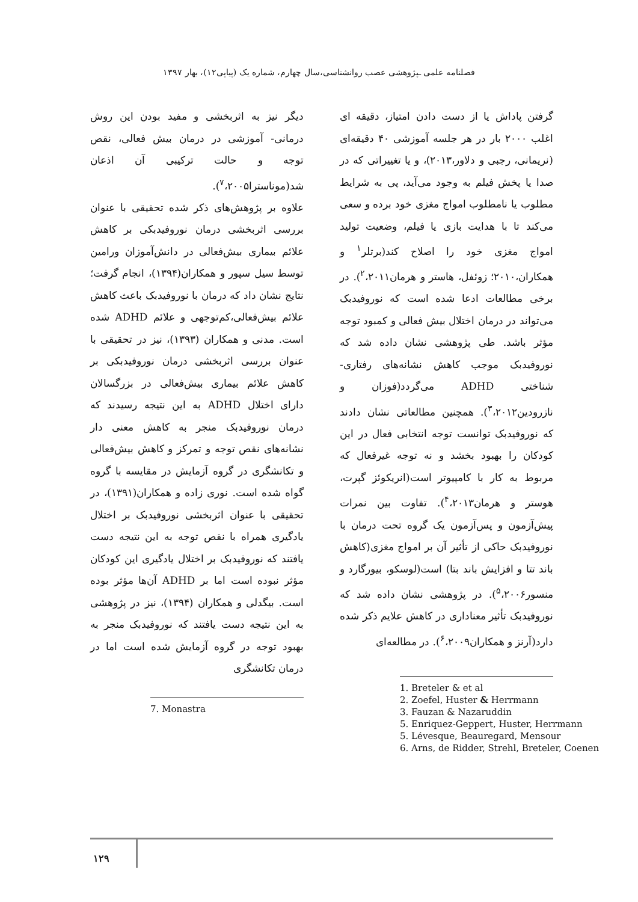فصلنامه علمی ـپژوهشی عصب روانشناسی،سال چهارم، شماره یک (پیاپی۱۲)، بهار ۱۳۹۷
گرفتن پاداش یا از دست دادن امتیاز، دقیقه ای اغلب ۲۰۰۰ بار در هر جلسه آموزشی ۴۰ دقیقه‌ای (نریمانی، رجبی و دلاور،۲۰۱۳)، و یا تغییراتی که در صدا یا پخش فیلم به وجود می‌آید، پی به شرایط مطلوب یا نامطلوب امواج مغزی خود برده و سعی می‌کند تا با هدایت بازی یا فیلم، وضعیت تولید امواج مغزی خود را اصلاح کند(برتلر<sup>۱</sup> و همکاران،۲۰۱۰؛ زوئفل، هاستر و هرمان<sup>۲</sup>،۲۰۱۱). در برخی مطالعات ادعا شده است که نوروفیدبک می‌تواند در درمان اختلال بیش فعالی و کمبود توجه مؤثر باشد. طی پژوهشی نشان داده شد که نوروفیدبک موجب کاهش نشانه‌های رفتاری- شناختی ADHD می‌گردد(فوزان و نازرودین<sup>۳</sup>،۲۰۱۲). همچنین مطالعاتی نشان دادند که نوروفیدبک توانست توجه انتخابی فعال در این کودکان را بهبود بخشد و نه توجه غیرفعال که مربوط به کار با کامپیوتر است(انریکوئز گپرت، هوستر و هرمان<sup>۴</sup>،۲۰۱۳). تفاوت بین نمرات پیش‌آزمون و پس‌آزمون یک گروه تحت درمان با نوروفیدبک حاکی از تأثیر آن بر امواج مغزی(کاهش باند تتا و افزایش باند بتا) است(لوسکو، بیورگارد و منسور<sup>۵</sup>،۲۰۰۶). در پژوهشی نشان داده شد که نوروفیدبک تأثیر معناداری در کاهش علایم ذکر شده دارد(آرنز و همکاران<sup>۶</sup>،۲۰۰۹). در مطالعه‌ای
1. Breteler & et al
2. Zoefel, Huster & Herrmann
3. Fauzan & Nazaruddin
5. Enriquez-Geppert, Huster, Herrmann
5. Lévesque, Beauregard, Mensour
6. Arns, de Ridder, Strehl, Breteler, Coenen
دیگر نیز به اثربخشی و مفید بودن این روش درمانی- آموزشی در درمان بیش فعالی، نقص توجه و حالت ترکیبی آن اذعان شد(موناسترا<sup>۷</sup>،۲۰۰۵).
علاوه بر پژوهش‌های ذکر شده تحقیقی با عنوان بررسی اثربخشی درمان نوروفیدبکی بر کاهش علائم بیماری بیش‌فعالی در دانش‌آموزان ورامین توسط سیل سپور و همکاران(۱۳۹۴)، انجام گرفت؛ نتایج نشان داد که درمان با نوروفیدبک باعث کاهش علائم بیش‌فعالی،کم‌توجهی و علائم ADHD شده است. مدنی و همکاران (۱۳۹۳)، نیز در تحقیقی با عنوان بررسی اثربخشی درمان نوروفیدبکی بر کاهش علائم بیماری بیش‌فعالی در بزرگسالان دارای اختلال ADHD به این نتیجه رسیدند که درمان نوروفیدبک منجر به کاهش معنی دار نشانه‌های نقص توجه و تمرکز و کاهش بیش‌فعالی و تکانشگری در گروه آزمایش در مقایسه با گروه گواه شده است. نوری زاده و همکاران(۱۳۹۱)، در تحقیقی با عنوان اثربخشی نوروفیدبک بر اختلال یادگیری همراه با نقص توجه به این نتیجه دست یافتند که نوروفیدبک بر اختلال یادگیری این کودکان مؤثر نبوده است اما بر ADHD آن‌ها مؤثر بوده است. بیگدلی و همکاران (۱۳۹۴)، نیز در پژوهشی به این نتیجه دست یافتند که نوروفیدبک منجر به بهبود توجه در گروه آزمایش شده است اما در درمان تکانشگری
7. Monastra
۱۲۹